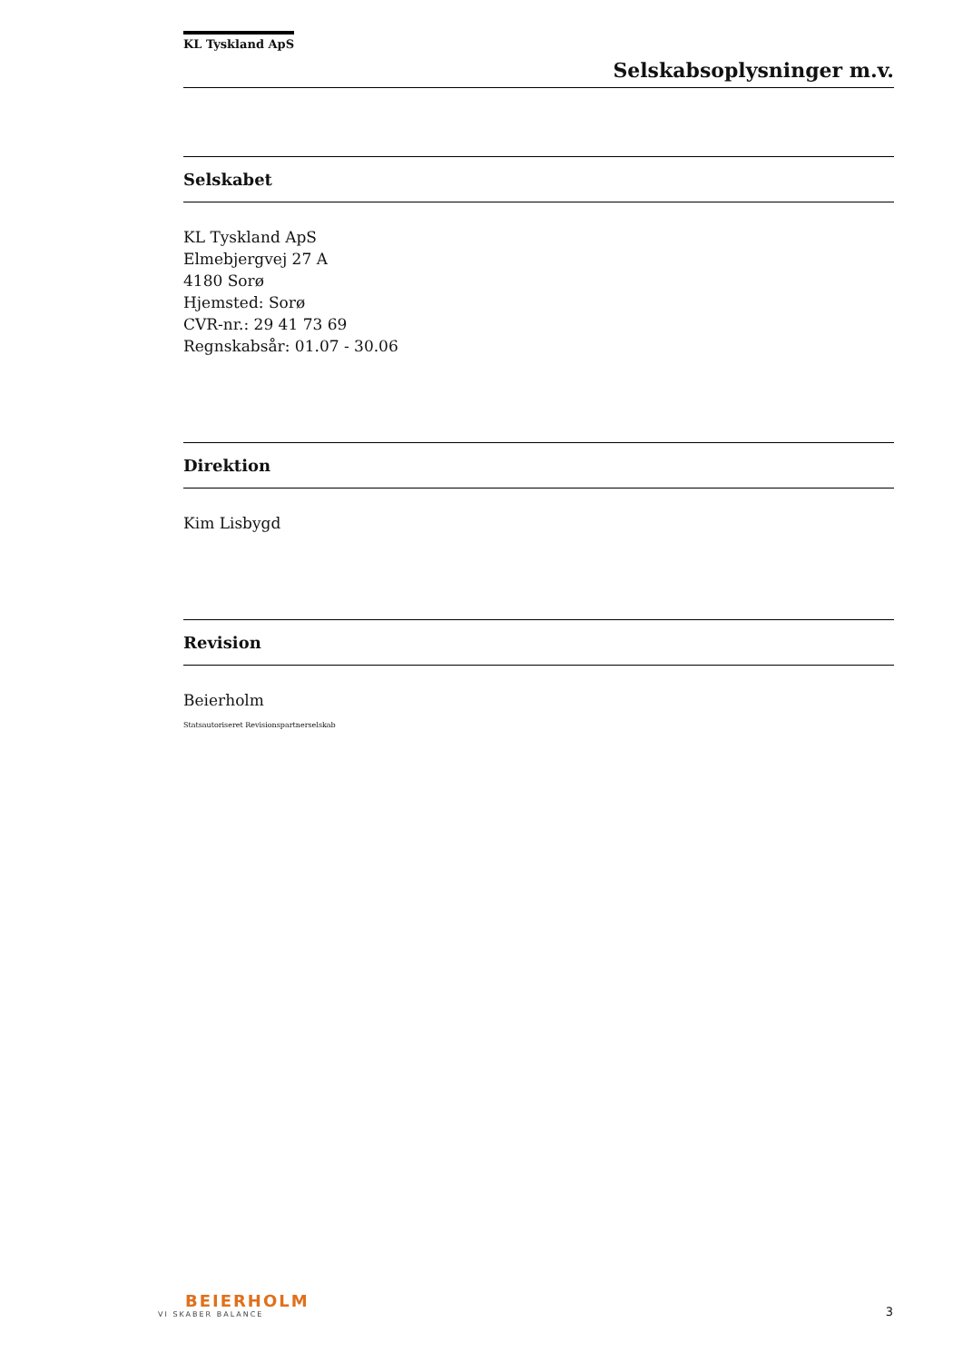KL Tyskland ApS
Selskabsoplysninger m.v.
Selskabet
KL Tyskland ApS
Elmebjergvej 27 A
4180 Sorø
Hjemsted: Sorø
CVR-nr.: 29 41 73 69
Regnskabsår: 01.07 - 30.06
Direktion
Kim Lisbygd
Revision
Beierholm
Statsautoriseret Revisionspartnerselskab
BEIERHOLM
VI SKABER BALANCE
3